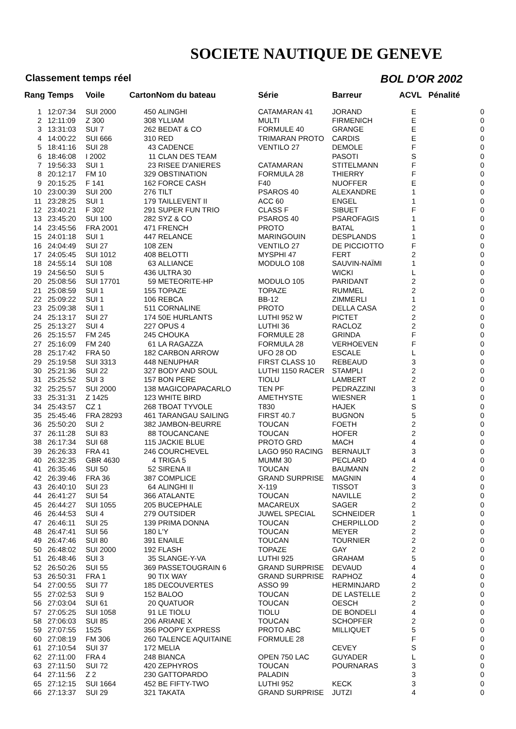SOCIETE NAUTIQUE DE GENEVE
Classement temps réel BOL D'OR 2002
| Rang | Temps | Voile | Carton | Nom du bateau | Série | Barreur | ACVL | Pénalité |
| --- | --- | --- | --- | --- | --- | --- | --- | --- |
| 1 | 12:07:34 | SUI 2000 | 450 | ALINGHI | CATAMARAN 41 | JORAND | E | 0 |
| 2 | 12:11:09 | Z 300 | 308 | YLLIAM | MULTI | FIRMENICH | E | 0 |
| 3 | 13:31:03 | SUI 7 | 262 | BEDAT & CO | FORMULE 40 | GRANGE | E | 0 |
| 4 | 14:00:22 | SUI 666 | 310 | RED | TRIMARAN PROTO | CARDIS | E | 0 |
| 5 | 18:41:16 | SUI 28 | 43 | CADENCE | VENTILO 27 | DEMOLE | F | 0 |
| 6 | 18:46:08 | I 2002 | 11 | CLAN DES TEAM | | PASOTI | S | 0 |
| 7 | 19:56:33 | SUI 1 | 23 | RISEE D'ANIERES | CATAMARAN | STITELMANN | F | 0 |
| 8 | 20:12:17 | FM 10 | 329 | OBSTINATION | FORMULA 28 | THIERRY | F | 0 |
| 9 | 20:15:25 | F 141 | 162 | FORCE CASH | F40 | NUOFFER | E | 0 |
| 10 | 23:00:39 | SUI 200 | 276 | TILT | PSAROS 40 | ALEXANDRE | 1 | 0 |
| 11 | 23:28:25 | SUI 1 | 179 | TAILLEVENT II | ACC 60 | ENGEL | 1 | 0 |
| 12 | 23:40:21 | F 302 | 291 | SUPER FUN TRIO | CLASS F | SIBUET | F | 0 |
| 13 | 23:45:20 | SUI 100 | 282 | SYZ & CO | PSAROS 40 | PSAROFAGIS | 1 | 0 |
| 14 | 23:45:56 | FRA 2001 | 471 | FRENCH | PROTO | BATAL | 1 | 0 |
| 15 | 24:01:18 | SUI 1 | 447 | RELANCE | MARINGOUIN | DESPLANDS | 1 | 0 |
| 16 | 24:04:49 | SUI 27 | 108 | ZEN | VENTILO 27 | DE PICCIOTTO | F | 0 |
| 17 | 24:05:45 | SUI 1012 | 408 | BELOTTI | MYSPHI 47 | FERT | 2 | 0 |
| 18 | 24:55:14 | SUI 108 | 63 | ALLIANCE | MODULO 108 | SAUVIN-NAÏMI | 1 | 0 |
| 19 | 24:56:50 | SUI 5 | 436 | ULTRA 30 | | WICKI | L | 0 |
| 20 | 25:08:56 | SUI 17701 | 59 | METEORITE-HP | MODULO 105 | PARIDANT | 2 | 0 |
| 21 | 25:08:59 | SUI 1 | 155 | TOPAZE | TOPAZE | RUMMEL | 2 | 0 |
| 22 | 25:09:22 | SUI 1 | 106 | REBCA | BB-12 | ZIMMERLI | 1 | 0 |
| 23 | 25:09:38 | SUI 1 | 511 | CORNALINE | PROTO | DELLA CASA | 2 | 0 |
| 24 | 25:13:17 | SUI 27 | 174 | 50E HURLANTS | LUTHI 952 W | PICTET | 2 | 0 |
| 25 | 25:13:27 | SUI 4 | 227 | OPUS 4 | LUTHI 36 | RACLOZ | 2 | 0 |
| 26 | 25:15:57 | FM 245 | 245 | CHOUKA | FORMULE 28 | GRINDA | F | 0 |
| 27 | 25:16:09 | FM 240 | 61 | LA RAGAZZA | FORMULA 28 | VERHOEVEN | F | 0 |
| 28 | 25:17:42 | FRA 50 | 182 | CARBON ARROW | UFO 28 OD | ESCALE | L | 0 |
| 29 | 25:19:58 | SUI 3313 | 448 | NENUPHAR | FIRST CLASS 10 | REBEAUD | 3 | 0 |
| 30 | 25:21:36 | SUI 22 | 327 | BODY AND SOUL | LUTHI 1150 RACER | STAMPLI | 2 | 0 |
| 31 | 25:25:52 | SUI 3 | 157 | BON PERE | TIOLU | LAMBERT | 2 | 0 |
| 32 | 25:25:57 | SUI 2000 | 138 | MAGICOPAPACARLO | TEN PF | PEDRAZZINI | 3 | 0 |
| 33 | 25:31:31 | Z 1425 | 123 | WHITE BIRD | AMETHYSTE | WIESNER | 1 | 0 |
| 34 | 25:43:57 | CZ 1 | 268 | TBOAT TYVOLE | T830 | HAJEK | S | 0 |
| 35 | 25:45:46 | FRA 28293 | 461 | TARANGAU SAILING | FIRST 40.7 | BUGNON | 5 | 0 |
| 36 | 25:50:20 | SUI 2 | 382 | JAMBON-BEURRE | TOUCAN | FOETH | 2 | 0 |
| 37 | 26:11:28 | SUI 83 | 88 | TOUCANCANE | TOUCAN | HOFER | 2 | 0 |
| 38 | 26:17:34 | SUI 68 | 115 | JACKIE BLUE | PROTO GRD | MACH | 4 | 0 |
| 39 | 26:26:33 | FRA 41 | 246 | COURCHEVEL | LAGO 950 RACING | BERNAULT | 3 | 0 |
| 40 | 26:32:35 | GBR 4630 | 4 | TRIGA 5 | MUMM 30 | PECLARD | 4 | 0 |
| 41 | 26:35:46 | SUI 50 | 52 | SIRENA II | TOUCAN | BAUMANN | 2 | 0 |
| 42 | 26:39:46 | FRA 36 | 387 | COMPLICE | GRAND SURPRISE | MAGNIN | 4 | 0 |
| 43 | 26:40:10 | SUI 23 | 64 | ALINGHI II | X-119 | TISSOT | 3 | 0 |
| 44 | 26:41:27 | SUI 54 | 366 | ATALANTE | TOUCAN | NAVILLE | 2 | 0 |
| 45 | 26:44:27 | SUI 1055 | 205 | BUCEPHALE | MACAREUX | SAGER | 2 | 0 |
| 46 | 26:44:53 | SUI 4 | 279 | OUTSIDER | JUWEL SPECIAL | SCHNEIDER | 1 | 0 |
| 47 | 26:46:11 | SUI 25 | 139 | PRIMA DONNA | TOUCAN | CHERPILLOD | 2 | 0 |
| 48 | 26:47:41 | SUI 56 | 180 | L'Y | TOUCAN | MEYER | 2 | 0 |
| 49 | 26:47:46 | SUI 80 | 391 | ENAILE | TOUCAN | TOURNIER | 2 | 0 |
| 50 | 26:48:02 | SUI 2000 | 192 | FLASH | TOPAZE | GAY | 2 | 0 |
| 51 | 26:48:46 | SUI 3 | 35 | SLANGE-Y-VA | LUTHI 925 | GRAHAM | 5 | 0 |
| 52 | 26:50:26 | SUI 55 | 369 | PASSETOUGRAIN 6 | GRAND SURPRISE | DEVAUD | 4 | 0 |
| 53 | 26:50:31 | FRA 1 | 90 | TIX WAY | GRAND SURPRISE | RAPHOZ | 4 | 0 |
| 54 | 27:00:55 | SUI 77 | 185 | DECOUVERTES | ASSO 99 | HERMINJARD | 2 | 0 |
| 55 | 27:02:53 | SUI 9 | 152 | BALOO | TOUCAN | DE LASTELLE | 2 | 0 |
| 56 | 27:03:04 | SUI 61 | 20 | QUATUOR | TOUCAN | OESCH | 2 | 0 |
| 57 | 27:05:25 | SUI 1058 | 91 | LE TIOLU | TIOLU | DE BONDELI | 4 | 0 |
| 58 | 27:06:03 | SUI 85 | 206 | ARIANE X | TOUCAN | SCHOPFER | 2 | 0 |
| 59 | 27:07:55 | 1525 | 356 | POOPY EXPRESS | PROTO ABC | MILLIQUET | 5 | 0 |
| 60 | 27:08:19 | FM 306 | 260 | TALENCE AQUITAINE | FORMULE 28 | | F | 0 |
| 61 | 27:10:54 | SUI 37 | 172 | MELIA | | CEVEY | S | 0 |
| 62 | 27:11:00 | FRA 4 | 248 | BIANCA | OPEN 750 LAC | GUYADER | L | 0 |
| 63 | 27:11:50 | SUI 72 | 420 | ZEPHYROS | TOUCAN | POURNARAS | 3 | 0 |
| 64 | 27:11:56 | Z 2 | 230 | GATTOPARDO | PALADIN | | 3 | 0 |
| 65 | 27:12:15 | SUI 1664 | 452 | BE FIFTY-TWO | LUTHI 952 | KECK | 3 | 0 |
| 66 | 27:13:37 | SUI 29 | 321 | TAKATA | GRAND SURPRISE | JUTZI | 4 | 0 |